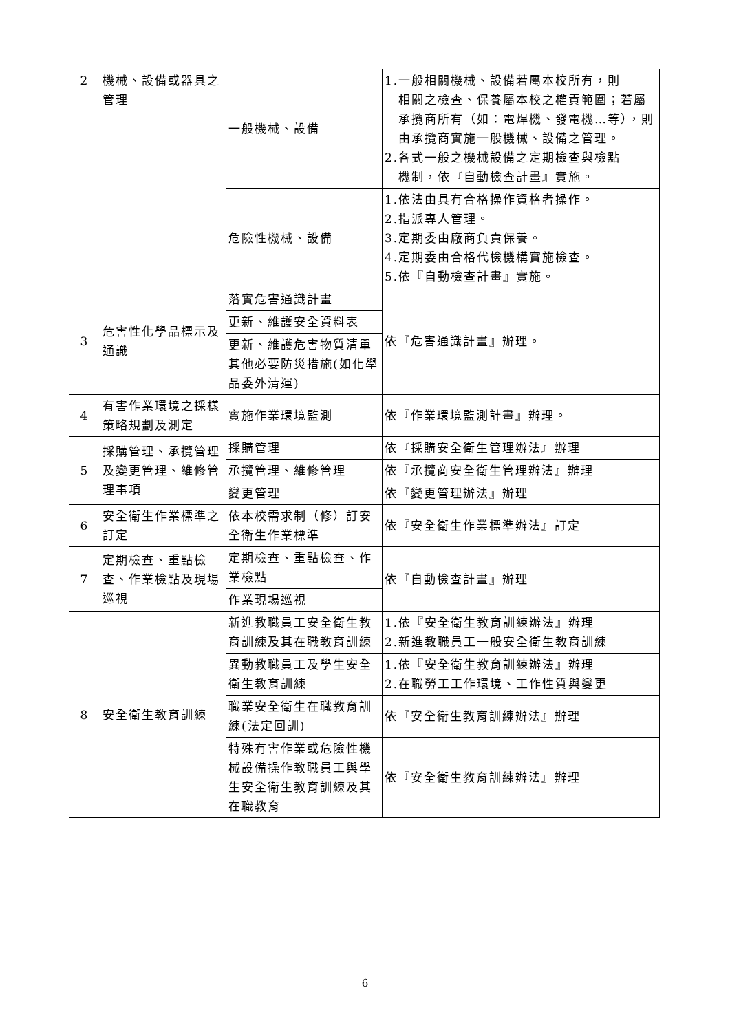| 2 | 機械、設備或器具之管理 | 一般機械、設備 | 1.一般相關機械、設備若屬本校所有，則 相關之檢查、保養屬本校之權責範圍；若屬承攬商所有（如：電焊機、發電機…等），則由承攬商實施一般機械、設備之管理。 2.各式一般之機械設備之定期檢查與檢點 機制，依『自動檢查計畫』實施。 |
| | | 危險性機械、設備 | 1.依法由具有合格操作資格者操作。 2.指派專人管理。 3.定期委由廠商負責保養。 4.定期委由合格代檢機構實施檢查。 5.依『自動檢查計畫』實施。 |
| 3 | 危害性化學品標示及通識 | 落實危害通識計畫 | 依『危害通識計畫』辦理。 |
| | | 更新、維護安全資料表 | |
| | | 更新、維護危害物質清單其他必要防災措施(如化學品委外清運) | |
| 4 | 有害作業環境之採樣策略規劃及測定 | 實施作業環境監測 | 依『作業環境監測計畫』辦理。 |
| 5 | 採購管理、承攬管理及變更管理、維修管理事項 | 採購管理 | 依『採購安全衛生管理辦法』辦理 |
| | | 承攬管理、維修管理 | 依『承攬商安全衛生管理辦法』辦理 |
| | | 變更管理 | 依『變更管理辦法』辦理 |
| 6 | 安全衛生作業標準之訂定 | 依本校需求制（修）訂安全衛生作業標準 | 依『安全衛生作業標準辦法』訂定 |
| 7 | 定期檢查、重點檢查、作業檢點及現場巡視 | 定期檢查、重點檢查、作業檢點 | 依『自動檢查計畫』辦理 |
| | | 作業現場巡視 | |
| 8 | 安全衛生教育訓練 | 新進教職員工安全衛生教育訓練及其在職教育訓練 | 1.依『安全衛生教育訓練辦法』辦理 2.新進教職員工一般安全衛生教育訓練 |
| | | 異動教職員工及學生安全衛生教育訓練 | 1.依『安全衛生教育訓練辦法』辦理 2.在職勞工工作環境、工作性質與變更 |
| | | 職業安全衛生在職教育訓練(法定回訓) | 依『安全衛生教育訓練辦法』辦理 |
| | | 特殊有害作業或危險性機械設備操作教職員工與學生安全衛生教育訓練及其在職教育 | 依『安全衛生教育訓練辦法』辦理 |
6